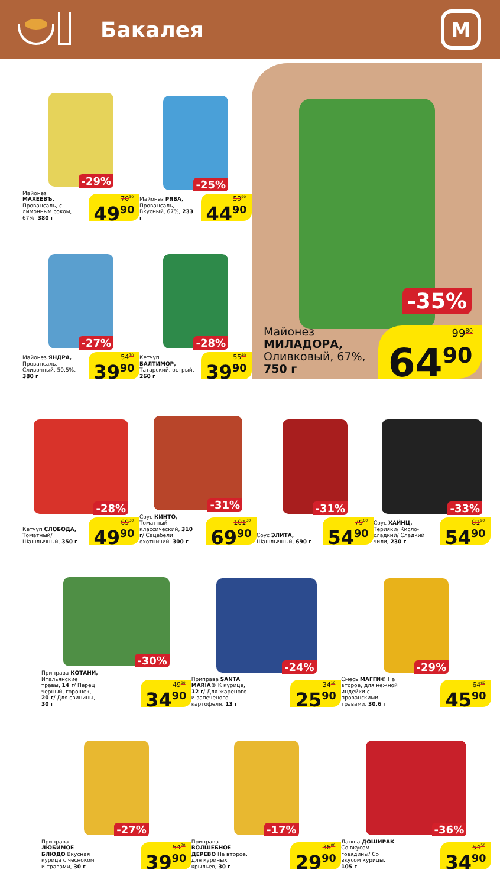Бакалея
М
-29%
Майонез МАХЕЕВЪ, Провансаль, с лимонным соком, 67%, 380 г
70<sup>30</sup>
49<sup>90</sup>
-25%
Майонез РЯБА, Провансаль, Вкусный, 67%, 233 г
59<sup>90</sup>
44<sup>90</sup>
-27%
Майонез ЯНДРА, Провансаль, Сливочный, 50,5%, 380 г
54<sup>70</sup>
39<sup>90</sup>
-28%
Кетчуп БАЛТИМОР, Татарский, острый, 260 г
55<sup>40</sup>
39<sup>90</sup>
-35%
Майонез
МИЛАДОРА,
Оливковый, 67%,
750 г
99<sup>80</sup>
64<sup>90</sup>
-28%
Кетчуп СЛОБОДА, Томатный/ Шашлычный, 350 г
69<sup>30</sup>
49<sup>90</sup>
-31%
Соус КИНТО, Томатный классический, 310 г/ Сацебели охотничий, 300 г
101<sup>30</sup>
69<sup>90</sup>
-31%
Соус ЭЛИТА, Шашлычный, 690 г
79<sup>60</sup>
54<sup>90</sup>
-33%
Соус ХАЙНЦ, Терияки/ Кисло-сладкий/ Сладкий чили, 230 г
81<sup>90</sup>
54<sup>90</sup>
-30%
Приправа КОТАНИ, Итальянские травы, 14 г/ Перец черный, горошек, 20 г/ Для свинины, 30 г
49<sup>90</sup>
34<sup>90</sup>
-24%
Приправа SANTA MARIA® К курице, 12 г/ Для жареного и запеченого картофеля, 13 г
34<sup>10</sup>
25<sup>90</sup>
-29%
Смесь МАГГИ® На второе, для нежной индейки с прованскими травами, 30,6 г
64<sup>60</sup>
45<sup>90</sup>
-27%
Приправа ЛЮБИМОЕ БЛЮДО Вкусная курица с чесноком и травами, 30 г
54<sup>70</sup>
39<sup>90</sup>
-17%
Приправа ВОЛШЕБНОЕ ДЕРЕВО На второе, для куриных крыльев, 30 г
36<sup>00</sup>
29<sup>90</sup>
-36%
Лапша ДОШИРАК Со вкусом говядины/ Со вкусом курицы, 105 г
54<sup>50</sup>
34<sup>90</sup>